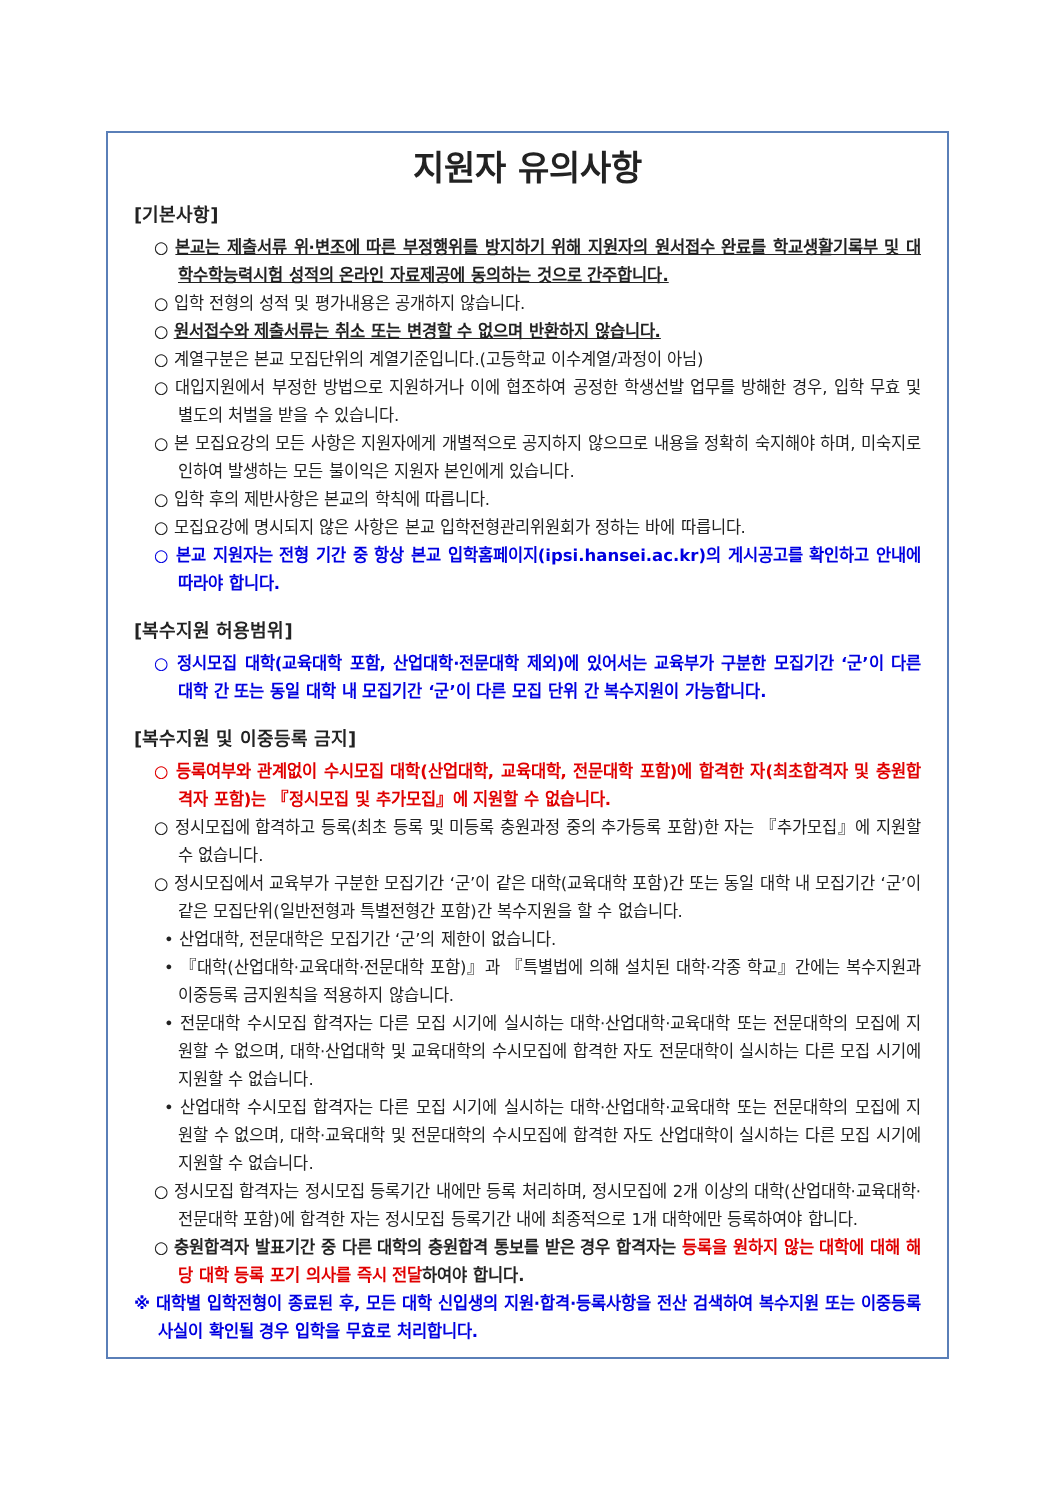지원자 유의사항
[기본사항]
○ 본교는 제출서류 위·변조에 따른 부정행위를 방지하기 위해 지원자의 원서접수 완료를 학교생활기록부 및 대학수학능력시험 성적의 온라인 자료제공에 동의하는 것으로 간주합니다.
○ 입학 전형의 성적 및 평가내용은 공개하지 않습니다.
○ 원서접수와 제출서류는 취소 또는 변경할 수 없으며 반환하지 않습니다.
○ 계열구분은 본교 모집단위의 계열기준입니다.(고등학교 이수계열/과정이 아님)
○ 대입지원에서 부정한 방법으로 지원하거나 이에 협조하여 공정한 학생선발 업무를 방해한 경우, 입학 무효 및 별도의 처벌을 받을 수 있습니다.
○ 본 모집요강의 모든 사항은 지원자에게 개별적으로 공지하지 않으므로 내용을 정확히 숙지해야 하며, 미숙지로 인하여 발생하는 모든 불이익은 지원자 본인에게 있습니다.
○ 입학 후의 제반사항은 본교의 학칙에 따릅니다.
○ 모집요강에 명시되지 않은 사항은 본교 입학전형관리위원회가 정하는 바에 따릅니다.
○ 본교 지원자는 전형 기간 중 항상 본교 입학홈페이지(ipsi.hansei.ac.kr)의 게시공고를 확인하고 안내에 따라야 합니다.
[복수지원 허용범위]
○ 정시모집 대학(교육대학 포함, 산업대학·전문대학 제외)에 있어서는 교육부가 구분한 모집기간 ‘군’이 다른 대학 간 또는 동일 대학 내 모집기간 ‘군’이 다른 모집 단위 간 복수지원이 가능합니다.
[복수지원 및 이중등록 금지]
○ 등록여부와 관계없이 수시모집 대학(산업대학, 교육대학, 전문대학 포함)에 합격한 자(최초합격자 및 충원합격자 포함)는 『정시모집 및 추가모집』에 지원할 수 없습니다.
○ 정시모집에 합격하고 등록(최초 등록 및 미등록 충원과정 중의 추가등록 포함)한 자는 『추가모집』에 지원할 수 없습니다.
○ 정시모집에서 교육부가 구분한 모집기간 ‘군’이 같은 대학(교육대학 포함)간 또는 동일 대학 내 모집기간 ‘군’이 같은 모집단위(일반전형과 특별전형간 포함)간 복수지원을 할 수 없습니다.
• 산업대학, 전문대학은 모집기간 ‘군’의 제한이 없습니다.
• 『대학(산업대학·교육대학·전문대학 포함)』과 『특별법에 의해 설치된 대학·각종 학교』간에는 복수지원과 이중등록 금지원칙을 적용하지 않습니다.
• 전문대학 수시모집 합격자는 다른 모집 시기에 실시하는 대학·산업대학·교육대학 또는 전문대학의 모집에 지원할 수 없으며, 대학·산업대학 및 교육대학의 수시모집에 합격한 자도 전문대학이 실시하는 다른 모집 시기에 지원할 수 없습니다.
• 산업대학 수시모집 합격자는 다른 모집 시기에 실시하는 대학·산업대학·교육대학 또는 전문대학의 모집에 지원할 수 없으며, 대학·교육대학 및 전문대학의 수시모집에 합격한 자도 산업대학이 실시하는 다른 모집 시기에 지원할 수 없습니다.
○ 정시모집 합격자는 정시모집 등록기간 내에만 등록 처리하며, 정시모집에 2개 이상의 대학(산업대학·교육대학·전문대학 포함)에 합격한 자는 정시모집 등록기간 내에 최종적으로 1개 대학에만 등록하여야 합니다.
○ 충원합격자 발표기간 중 다른 대학의 충원합격 통보를 받은 경우 합격자는 등록을 원하지 않는 대학에 대해 해당 대학 등록 포기 의사를 즉시 전달하여야 합니다.
※ 대학별 입학전형이 종료된 후, 모든 대학 신입생의 지원·합격·등록사항을 전산 검색하여 복수지원 또는 이중등록 사실이 확인될 경우 입학을 무효로 처리합니다.